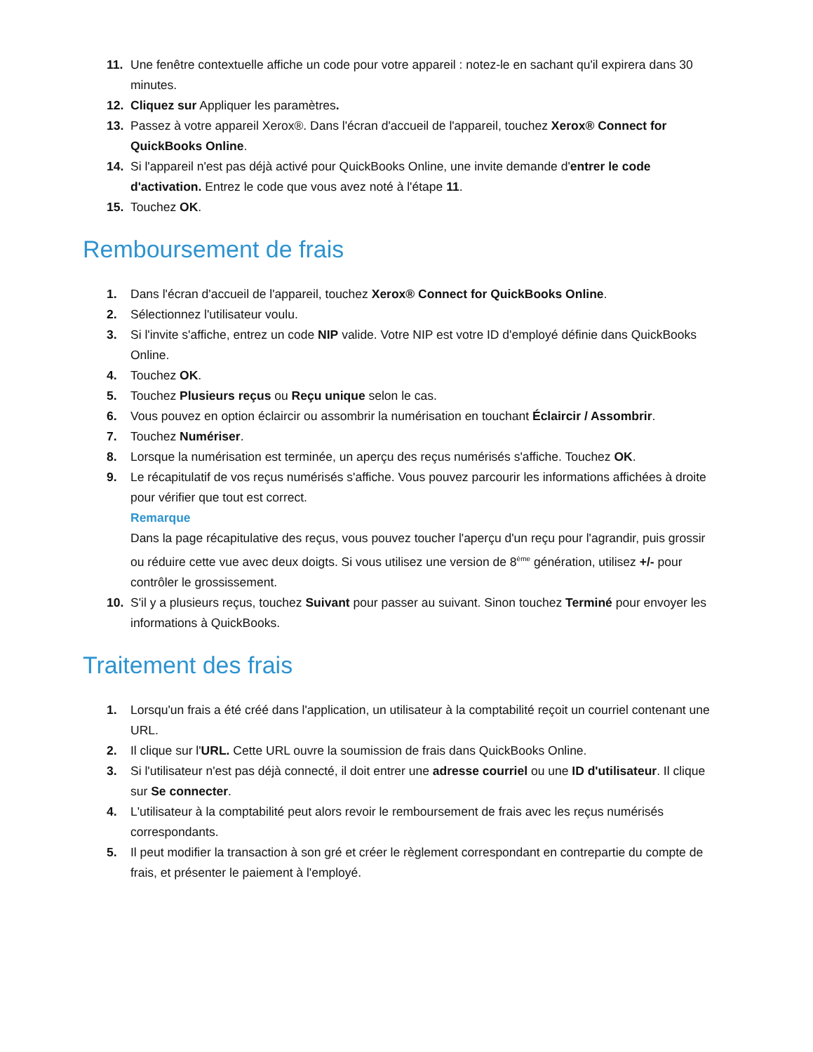11. Une fenêtre contextuelle affiche un code pour votre appareil : notez-le en sachant qu'il expirera dans 30 minutes.
12. Cliquez sur Appliquer les paramètres.
13. Passez à votre appareil Xerox®. Dans l'écran d'accueil de l'appareil, touchez Xerox® Connect for QuickBooks Online.
14. Si l'appareil n'est pas déjà activé pour QuickBooks Online, une invite demande d'entrer le code d'activation. Entrez le code que vous avez noté à l'étape 11.
15. Touchez OK.
Remboursement de frais
1. Dans l'écran d'accueil de l'appareil, touchez Xerox® Connect for QuickBooks Online.
2. Sélectionnez l'utilisateur voulu.
3. Si l'invite s'affiche, entrez un code NIP valide. Votre NIP est votre ID d'employé définie dans QuickBooks Online.
4. Touchez OK.
5. Touchez Plusieurs reçus ou Reçu unique selon le cas.
6. Vous pouvez en option éclaircir ou assombrir la numérisation en touchant Éclaircir / Assombrir.
7. Touchez Numériser.
8. Lorsque la numérisation est terminée, un aperçu des reçus numérisés s'affiche. Touchez OK.
9. Le récapitulatif de vos reçus numérisés s'affiche. Vous pouvez parcourir les informations affichées à droite pour vérifier que tout est correct.
Remarque
Dans la page récapitulative des reçus, vous pouvez toucher l'aperçu d'un reçu pour l'agrandir, puis grossir ou réduire cette vue avec deux doigts. Si vous utilisez une version de 8<sup>ème</sup> génération, utilisez +/- pour contrôler le grossissement.
10. S'il y a plusieurs reçus, touchez Suivant pour passer au suivant. Sinon touchez Terminé pour envoyer les informations à QuickBooks.
Traitement des frais
1. Lorsqu'un frais a été créé dans l'application, un utilisateur à la comptabilité reçoit un courriel contenant une URL.
2. Il clique sur l'URL. Cette URL ouvre la soumission de frais dans QuickBooks Online.
3. Si l'utilisateur n'est pas déjà connecté, il doit entrer une adresse courriel ou une ID d'utilisateur. Il clique sur Se connecter.
4. L'utilisateur à la comptabilité peut alors revoir le remboursement de frais avec les reçus numérisés correspondants.
5. Il peut modifier la transaction à son gré et créer le règlement correspondant en contrepartie du compte de frais, et présenter le paiement à l'employé.